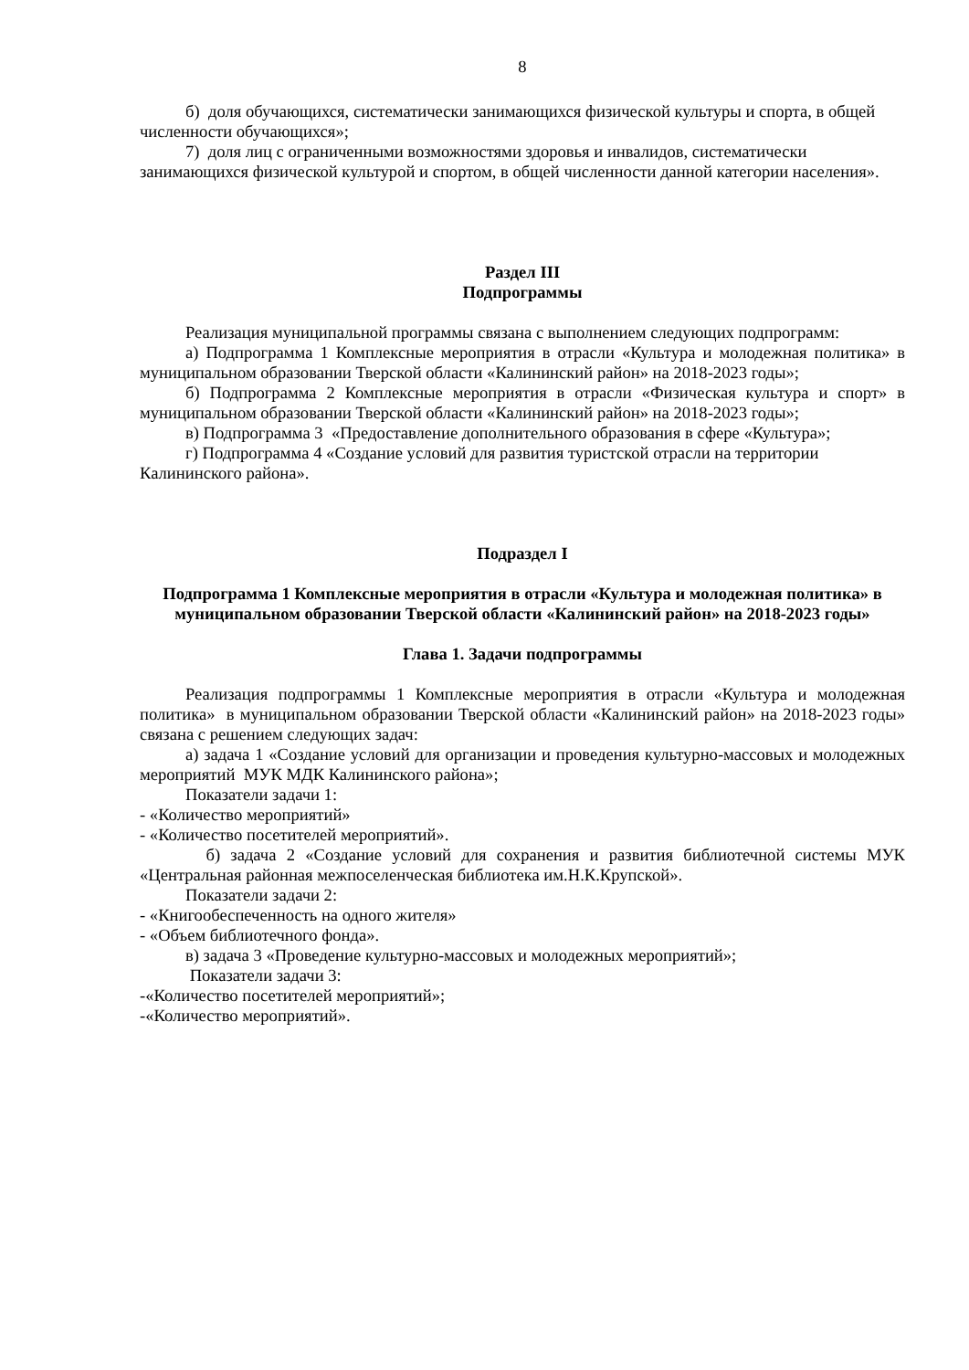8
б) доля обучающихся, систематически занимающихся физической культуры и спорта, в общей численности обучающихся»;
7) доля лиц с ограниченными возможностями здоровья и инвалидов, систематически занимающихся физической культурой и спортом, в общей численности данной категории населения».
Раздел III
Подпрограммы
Реализация муниципальной программы связана с выполнением следующих подпрограмм:
а) Подпрограмма 1 Комплексные мероприятия в отрасли «Культура и молодежная политика» в муниципальном образовании Тверской области «Калининский район» на 2018-2023 годы»;
б) Подпрограмма 2 Комплексные мероприятия в отрасли «Физическая культура и спорт» в муниципальном образовании Тверской области «Калининский район» на 2018-2023 годы»;
в) Подпрограмма 3 «Предоставление дополнительного образования в сфере «Культура»;
г) Подпрограмма 4 «Создание условий для развития туристской отрасли на территории Калининского района».
Подраздел I
Подпрограмма 1 Комплексные мероприятия в отрасли «Культура и молодежная политика» в муниципальном образовании Тверской области «Калининский район» на 2018-2023 годы»
Глава 1. Задачи подпрограммы
Реализация подпрограммы 1 Комплексные мероприятия в отрасли «Культура и молодежная политика» в муниципальном образовании Тверской области «Калининский район» на 2018-2023 годы» связана с решением следующих задач:
а) задача 1 «Создание условий для организации и проведения культурно-массовых и молодежных мероприятий МУК МДК Калининского района»;
Показатели задачи 1:
- «Количество мероприятий»
- «Количество посетителей мероприятий».
б) задача 2 «Создание условий для сохранения и развития библиотечной системы МУК «Центральная районная межпоселенческая библиотека им.Н.К.Крупской».
Показатели задачи 2:
- «Книгообеспеченность на одного жителя»
- «Объем библиотечного фонда».
в) задача 3 «Проведение культурно-массовых и молодежных мероприятий»;
Показатели задачи 3:
-«Количество посетителей мероприятий»;
-«Количество мероприятий».